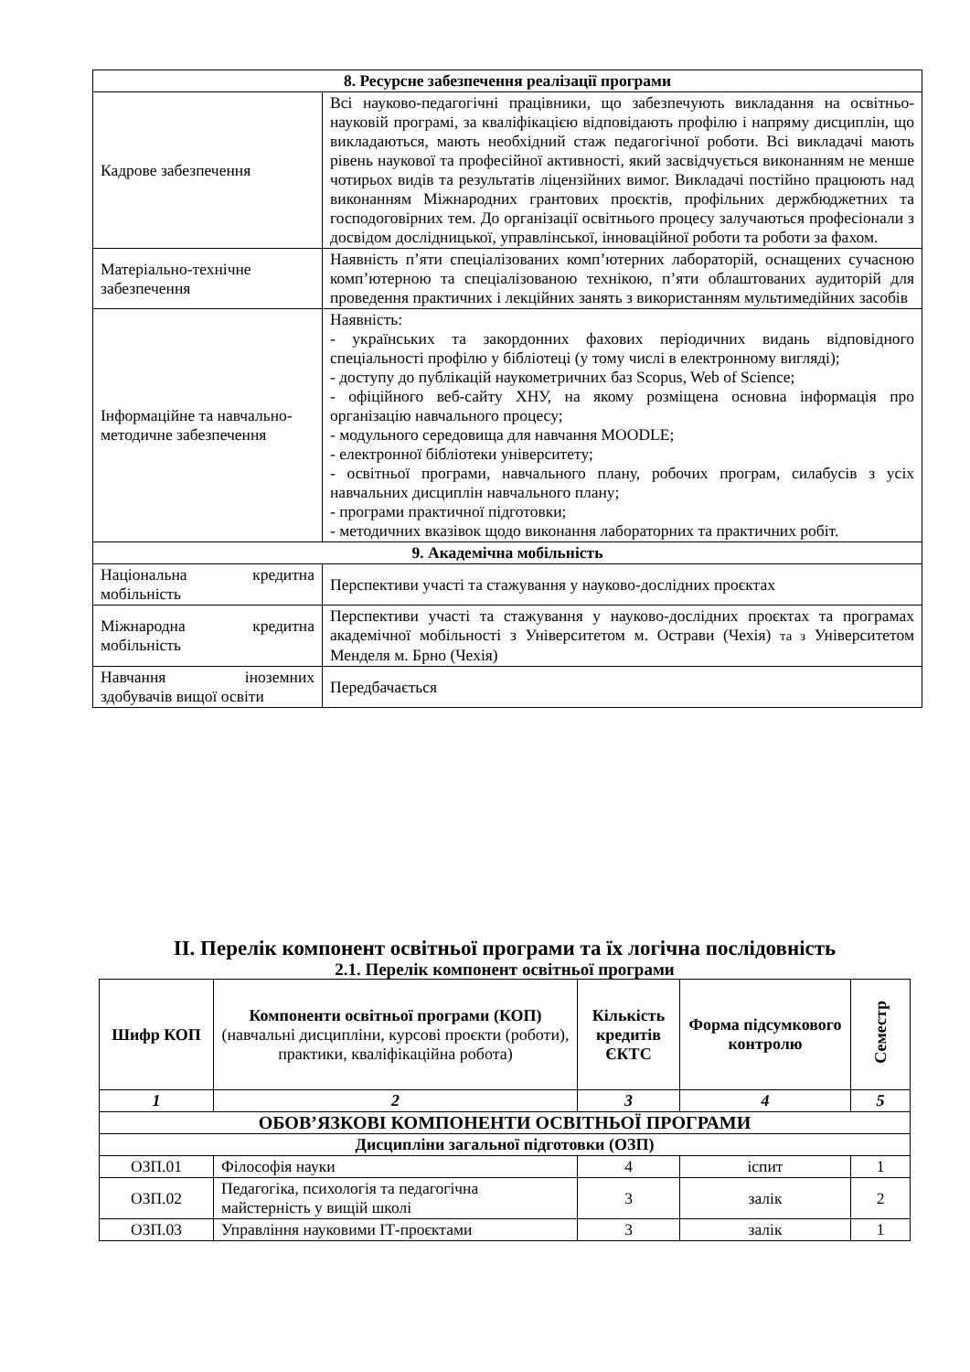| 8. Ресурсне забезпечення реалізації програми | |
| --- | --- |
| Кадрове забезпечення | Всі науково-педагогічні працівники, що забезпечують викладання на освітньо-науковій програмі, за кваліфікацією відповідають профілю і напряму дисциплін, що викладаються, мають необхідний стаж педагогічної роботи. Всі викладачі мають рівень наукової та професійної активності, який засвідчується виконанням не менше чотирьох видів та результатів ліцензійних вимог. Викладачі постійно працюють над виконанням Міжнародних грантових проєктів, профільних держбюджетних та господоговірних тем. До організації освітнього процесу залучаються професіонали з досвідом дослідницької, управлінської, інноваційної роботи та роботи за фахом. |
| Матеріально-технічне забезпечення | Наявність п’яти спеціалізованих комп’ютерних лабораторій, оснащених сучасною комп’ютерною та спеціалізованою технікою, п’яти облаштованих аудиторій для проведення практичних і лекційних занять з використанням мультимедійних засобів |
| Інформаційне та навчально-методичне забезпечення | Наявність: - українських та закордонних фахових періодичних видань відповідного спеціальності профілю у бібліотеці (у тому числі в електронному вигляді); - доступу до публікацій наукометричних баз Scopus, Web of Science; - офіційного веб-сайту ХНУ, на якому розміщена основна інформація про організацію навчального процесу; - модульного середовища для навчання MOODLE; - електронної бібліотеки університету; - освітньої програми, навчального плану, робочих програм, силабусів з усіх навчальних дисциплін навчального плану; - програми практичної підготовки; - методичних вказівок щодо виконання лабораторних та практичних робіт. |
| 9. Академічна мобільність | |
| Національна кредитна мобільність | Перспективи участі та стажування у науково-дослідних проєктах |
| Міжнародна кредитна мобільність | Перспективи участі та стажування у науково-дослідних проєктах та програмах академічної мобільності з Університетом м. Острави (Чехія) та з Університетом Менделя м. Брно (Чехія) |
| Навчання іноземних здобувачів вищої освіти | Передбачається |
ІІ. Перелік компонент освітньої програми та їх логічна послідовність
2.1. Перелік компонент освітньої програми
| Шифр КОП | Компоненти освітньої програми (КОП) (навчальні дисципліни, курсові проєкти (роботи), практики, кваліфікаційна робота) | Кількість кредитів ЄКТС | Форма підсумкового контролю | Семестр |
| --- | --- | --- | --- | --- |
| 1 | 2 | 3 | 4 | 5 |
| ОБОВ’ЯЗКОВІ КОМПОНЕНТИ ОСВІТНЬОЇ ПРОГРАМИ | | | | |
| Дисципліни загальної підготовки (ОЗП) | | | | |
| ОЗП.01 | Філософія науки | 4 | іспит | 1 |
| ОЗП.02 | Педагогіка, психологія та педагогічна майстерність у вищій школі | 3 | залік | 2 |
| ОЗП.03 | Управління науковими ІТ-проєктами | 3 | залік | 1 |